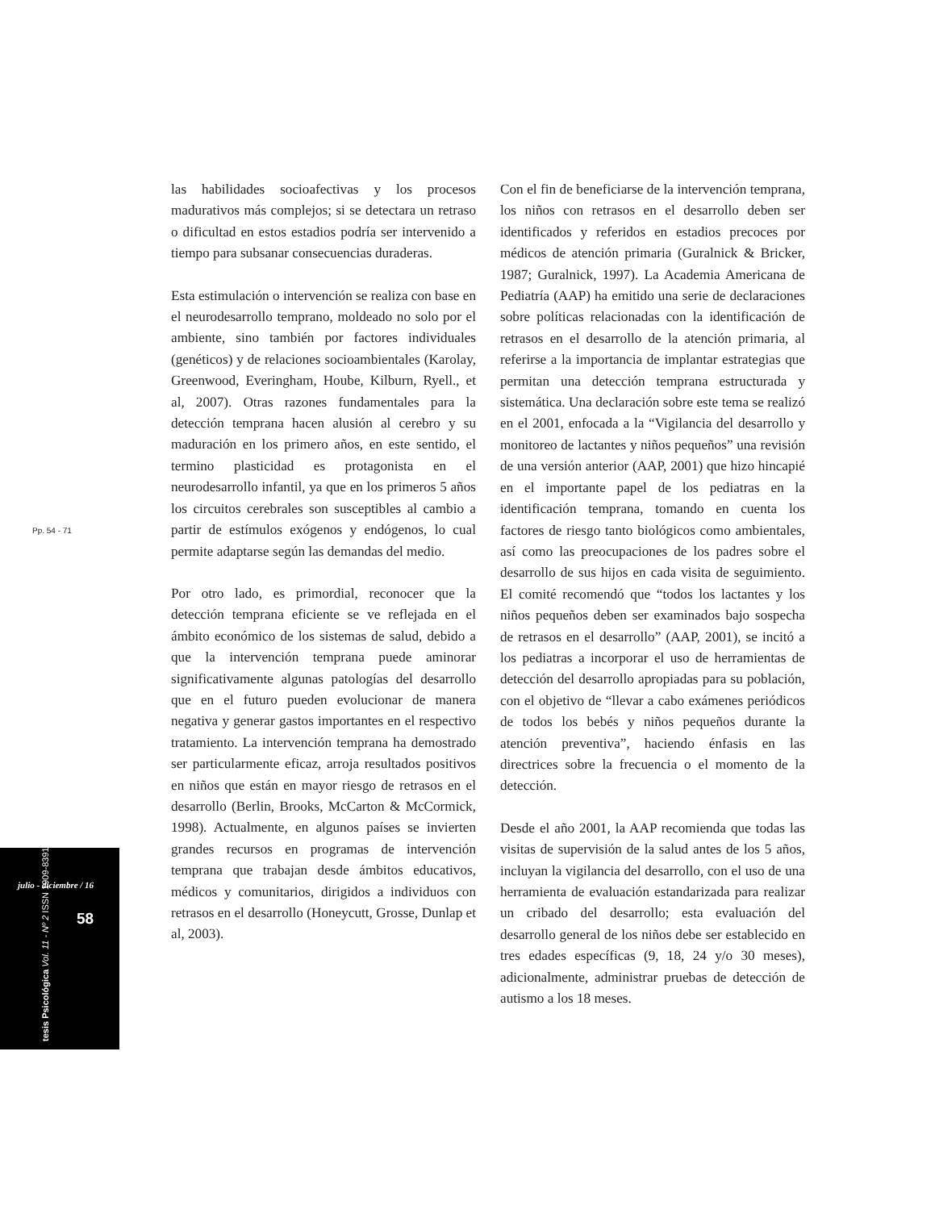las habilidades socioafectivas y los procesos madurativos más complejos; si se detectara un retraso o dificultad en estos estadios podría ser intervenido a tiempo para subsanar consecuencias duraderas.
Esta estimulación o intervención se realiza con base en el neurodesarrollo temprano, moldeado no solo por el ambiente, sino también por factores individuales (genéticos) y de relaciones socioambientales (Karolay, Greenwood, Everingham, Hoube, Kilburn, Ryell., et al, 2007). Otras razones fundamentales para la detección temprana hacen alusión al cerebro y su maduración en los primero años, en este sentido, el termino plasticidad es protagonista en el neurodesarrollo infantil, ya que en los primeros 5 años los circuitos cerebrales son susceptibles al cambio a partir de estímulos exógenos y endógenos, lo cual permite adaptarse según las demandas del medio.
Por otro lado, es primordial, reconocer que la detección temprana eficiente se ve reflejada en el ámbito económico de los sistemas de salud, debido a que la intervención temprana puede aminorar significativamente algunas patologías del desarrollo que en el futuro pueden evolucionar de manera negativa y generar gastos importantes en el respectivo tratamiento. La intervención temprana ha demostrado ser particularmente eficaz, arroja resultados positivos en niños que están en mayor riesgo de retrasos en el desarrollo (Berlin, Brooks, McCarton & McCormick, 1998). Actualmente, en algunos países se invierten grandes recursos en programas de intervención temprana que trabajan desde ámbitos educativos, médicos y comunitarios, dirigidos a individuos con retrasos en el desarrollo (Honeycutt, Grosse, Dunlap et al, 2003).
Con el fin de beneficiarse de la intervención temprana, los niños con retrasos en el desarrollo deben ser identificados y referidos en estadios precoces por médicos de atención primaria (Guralnick & Bricker, 1987; Guralnick, 1997). La Academia Americana de Pediatría (AAP) ha emitido una serie de declaraciones sobre políticas relacionadas con la identificación de retrasos en el desarrollo de la atención primaria, al referirse a la importancia de implantar estrategias que permitan una detección temprana estructurada y sistemática. Una declaración sobre este tema se realizó en el 2001, enfocada a la “Vigilancia del desarrollo y monitoreo de lactantes y niños pequeños” una revisión de una versión anterior (AAP, 2001) que hizo hincapié en el importante papel de los pediatras en la identificación temprana, tomando en cuenta los factores de riesgo tanto biológicos como ambientales, así como las preocupaciones de los padres sobre el desarrollo de sus hijos en cada visita de seguimiento. El comité recomendó que “todos los lactantes y los niños pequeños deben ser examinados bajo sospecha de retrasos en el desarrollo” (AAP, 2001), se incitó a los pediatras a incorporar el uso de herramientas de detección del desarrollo apropiadas para su población, con el objetivo de “llevar a cabo exámenes periódicos de todos los bebés y niños pequeños durante la atención preventiva”, haciendo énfasis en las directrices sobre la frecuencia o el momento de la detección.
Desde el año 2001, la AAP recomienda que todas las visitas de supervisión de la salud antes de los 5 años, incluyan la vigilancia del desarrollo, con el uso de una herramienta de evaluación estandarizada para realizar un cribado del desarrollo; esta evaluación del desarrollo general de los niños debe ser establecido en tres edades específicas (9, 18, 24 y/o 30 meses), adicionalmente, administrar pruebas de detección de autismo a los 18 meses.
Pp. 54 - 71
julio - diciembre / 16
58
tesis Psicológica Vol. 11 - Nº 2 ISSN 1909-8391